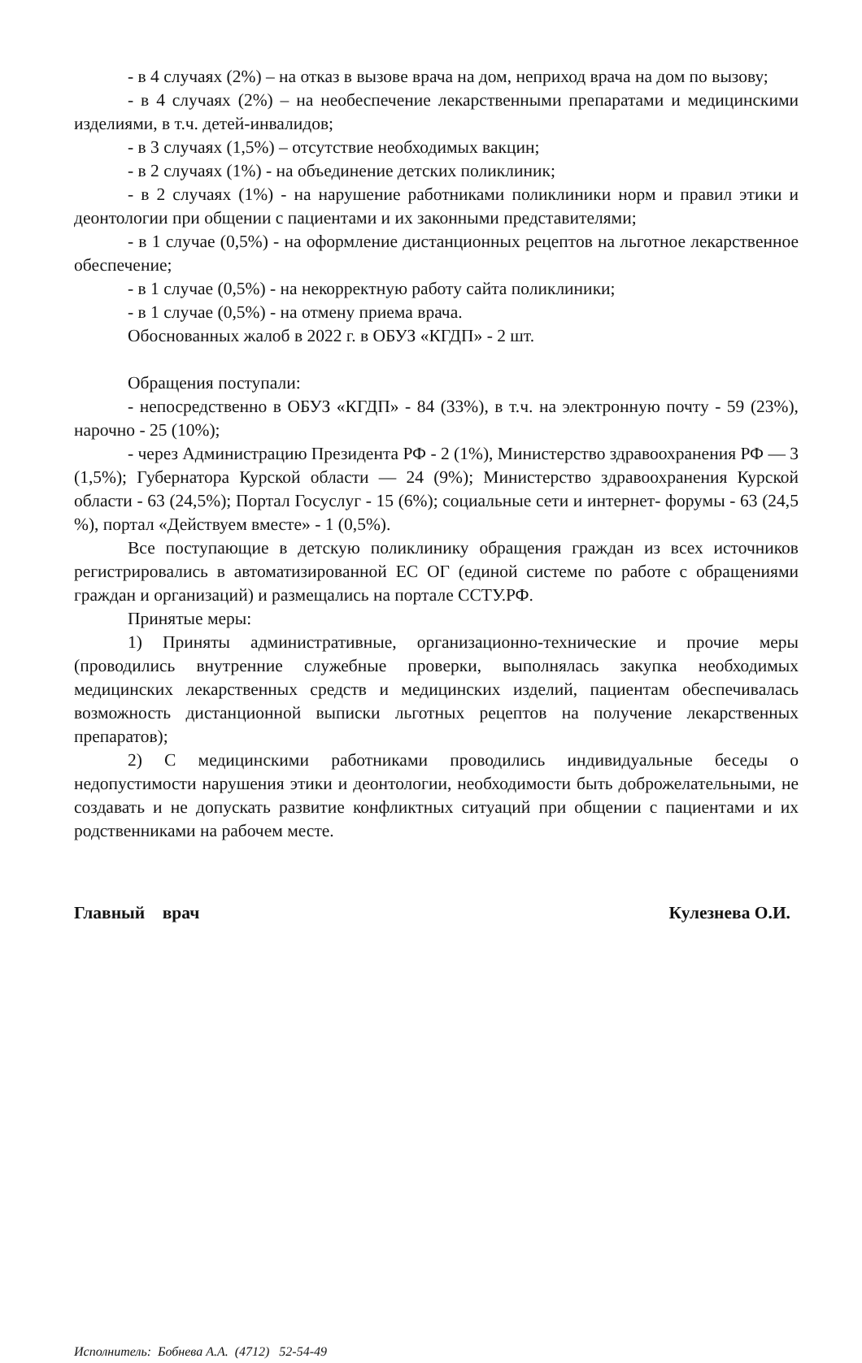- в 4 случаях (2%) – на отказ в вызове врача на дом, неприход врача на дом по вызову;
- в 4 случаях (2%) – на необеспечение лекарственными препаратами и медицинскими изделиями, в т.ч. детей-инвалидов;
- в 3 случаях (1,5%) – отсутствие необходимых вакцин;
- в 2 случаях (1%) - на объединение детских поликлиник;
- в 2 случаях (1%) - на нарушение работниками поликлиники норм и правил этики и деонтологии при общении с пациентами и их законными представителями;
- в 1 случае (0,5%) - на оформление дистанционных рецептов на льготное лекарственное обеспечение;
- в 1 случае (0,5%) - на некорректную работу сайта поликлиники;
- в 1 случае (0,5%) - на отмену приема врача.
Обоснованных жалоб в 2022 г. в ОБУЗ «КГДП» - 2 шт.
Обращения поступали:
- непосредственно в ОБУЗ «КГДП» - 84 (33%), в т.ч. на электронную почту - 59 (23%), нарочно - 25 (10%);
- через Администрацию Президента РФ - 2 (1%), Министерство здравоохранения РФ — 3 (1,5%); Губернатора Курской области — 24 (9%); Министерство здравоохранения Курской области - 63 (24,5%); Портал Госуслуг - 15 (6%); социальные сети и интернет- форумы - 63 (24,5 %), портал «Действуем вместе» - 1 (0,5%).
Все поступающие в детскую поликлинику обращения граждан из всех источников регистрировались в автоматизированной ЕС ОГ (единой системе по работе с обращениями граждан и организаций) и размещались на портале ССТУ.РФ.
Принятые меры:
1) Приняты административные, организационно-технические и прочие меры (проводились внутренние служебные проверки, выполнялась закупка необходимых медицинских лекарственных средств и медицинских изделий, пациентам обеспечивалась возможность дистанционной выписки льготных рецептов на получение лекарственных препаратов);
2) С медицинскими работниками проводились индивидуальные беседы о недопустимости нарушения этики и деонтологии, необходимости быть доброжелательными, не создавать и не допускать развитие конфликтных ситуаций при общении с пациентами и их родственниками на рабочем месте.
Главный врач Кулезнева О.И.
Исполнитель: Бобнева А.А. (4712) 52-54-49